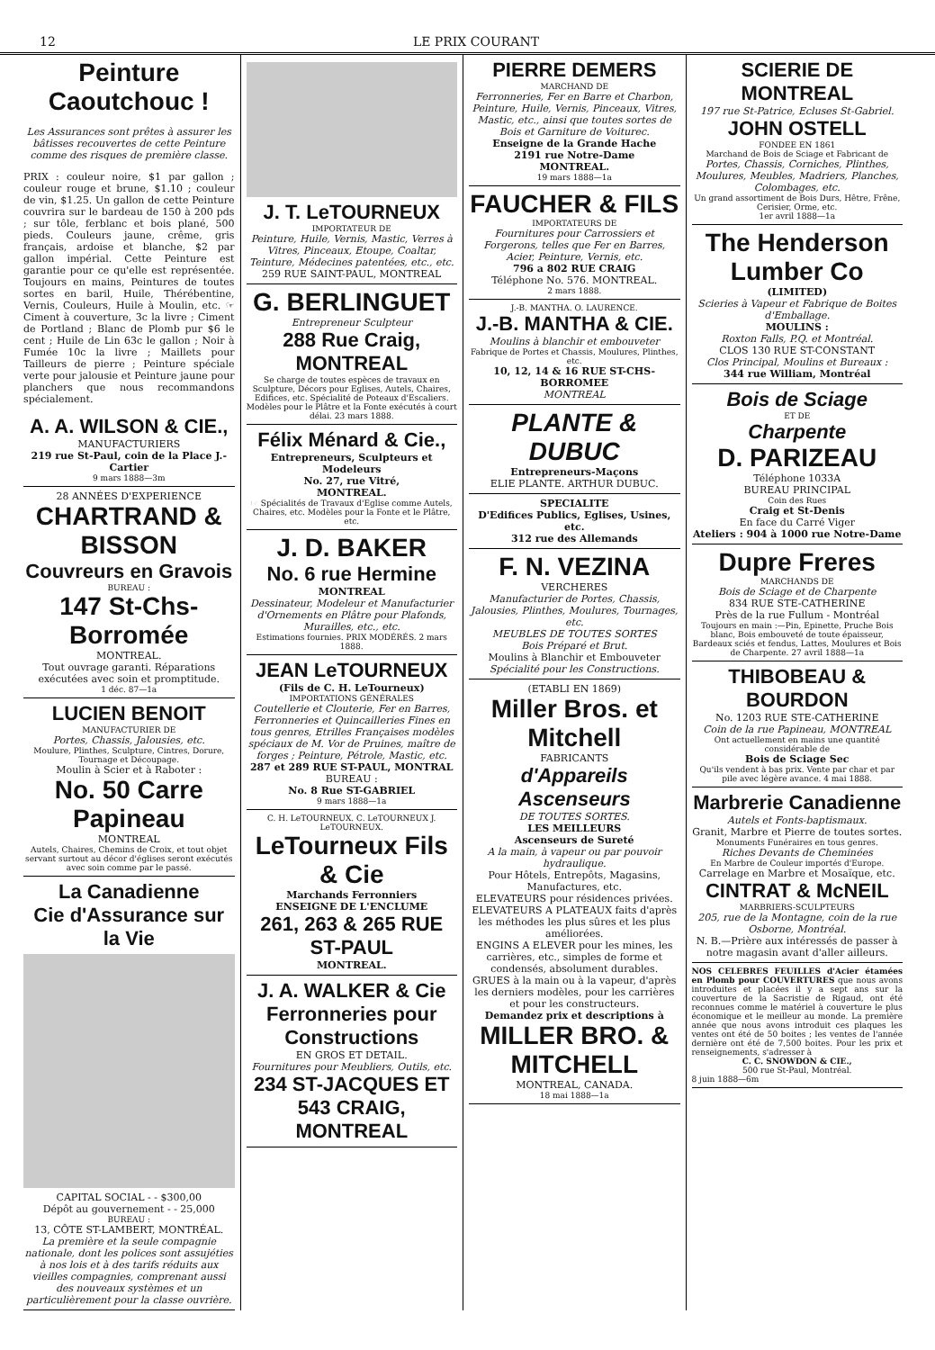12 LE PRIX COURANT
Peinture Caoutchouc !
Les Assurances sont prêtes à assurer les bâtisses recouvertes de cette Peinture comme des risques de première classe.
PRIX : couleur noire, $1 par gallon ; couleur rouge et brune, $1.10 ; couleur de vin, $1.25. Un gallon de cette Peinture couvrira sur le bardeau de 150 à 200 pds ; sur tôle, ferblanc et bois plané, 500 pieds. Couleurs jaune, crême, gris français, ardoise et blanche, $2 par gallon impérial. Cette Peinture est garantie pour ce qu'elle est représentée. Toujours en mains, Peintures de toutes sortes en baril, Huile, Thérébentine, Vernis, Couleurs, Huile à Moulin, etc. ☞ Ciment à couverture, 3c la livre ; Ciment de Portland ; Blanc de Plomb pur $6 le cent ; Huile de Lin 63c le gallon ; Noir à Fumée 10c la livre ; Maillets pour Tailleurs de pierre ; Peinture spéciale verte pour jalousie et Peinture jaune pour planchers que nous recommandons spécialement.
A. A. WILSON & CIE.,
MANUFACTURIERS
219 rue St-Paul, coin de la Place J.-Cartier
9 mars 1888—3m
28 ANNÉES D'EXPERIENCE
CHARTRAND & BISSON
Couvreurs en Gravois
BUREAU :
147 St-Chs-Borromée
MONTREAL.
Tout ouvrage garanti. Réparations exécutées avec soin et promptitude.
1 déc. 87—1a
LUCIEN BENOIT
MANUFACTURIER DE
Portes, Chassis, Jalousies, etc.
Moulure, Plinthes, Sculpture, Cintres, Dorure, Tournage et Découpage.
Moulin à Scier et à Raboter :
No. 50 Carre Papineau
MONTREAL
Autels, Chaires, Chemins de Croix, et tout objet servant surtout au décor d'églises seront exécutés avec soin comme par le passé.
La Canadienne
Cie d'Assurance sur la Vie
CAPITAL SOCIAL - - $300,00
Dépôt au gouvernement - - 25,000
BUREAU :
13, CÔTE ST-LAMBERT, MONTRÉAL.
La première et la seule compagnie nationale, dont les polices sont assujéties à nos lois et à des tarifs réduits aux vieilles compagnies, comprenant aussi des nouveaux systèmes et un particulièrement pour la classe ouvrière.
J. T. LeTOURNEUX
IMPORTATEUR DE
Peinture, Huile, Vernis, Mastic, Verres à Vitres, Pinceaux, Etoupe, Coaltar, Teinture, Médecines patentées, etc., etc.
259 RUE SAINT-PAUL, MONTREAL
G. BERLINGUET
Entrepreneur Sculpteur
288 Rue Craig, MONTREAL
Se charge de toutes espèces de travaux en Sculpture, Décors pour Eglises, Autels, Chaires, Edifices, etc. Spécialité de Poteaux d'Escaliers. Modèles pour le Plâtre et la Fonte exécutés à court délai. 23 mars 1888.
Félix Ménard & Cie.,
Entrepreneurs, Sculpteurs et Modeleurs
No. 27, rue Vitré,
MONTREAL.
☞ Spécialités de Travaux d'Eglise comme Autels, Chaires, etc. Modèles pour la Fonte et le Plâtre, etc.
J. D. BAKER
No. 6 rue Hermine
MONTREAL
Dessinateur, Modeleur et Manufacturier d'Ornements en Plâtre pour Plafonds, Murailles, etc., etc.
Estimations fournies. PRIX MODÉRÉS. 2 mars 1888.
JEAN LeTOURNEUX
(Fils de C. H. LeTourneux)
IMPORTATIONS GÉNÉRALES
Coutellerie et Clouterie, Fer en Barres, Ferronneries et Quincailleries Fines en tous genres, Etrilles Françaises modèles spéciaux de M. Vor de Pruines, maître de forges ; Peinture, Pétrole, Mastic, etc.
287 et 289 RUE ST-PAUL, MONTRAL
BUREAU :
No. 8 Rue ST-GABRIEL
9 mars 1888—1a
C. H. LeTOURNEUX. C. LeTOURNEUX J. LeTOURNEUX.
LeTourneux Fils & Cie
Marchands Ferronniers
ENSEIGNE DE L'ENCLUME
261, 263 & 265 RUE ST-PAUL
MONTREAL.
J. A. WALKER & Cie
Ferronneries pour Constructions
EN GROS ET DETAIL.
Fournitures pour Meubliers, Outils, etc.
234 ST-JACQUES ET 543 CRAIG,
MONTREAL
PIERRE DEMERS
MARCHAND DE
Ferronneries, Fer en Barre et Charbon, Peinture, Huile, Vernis, Pinceaux, Vitres, Mastic, etc., ainsi que toutes sortes de Bois et Garniture de Voiturec.
Enseigne de la Grande Hache
2191 rue Notre-Dame
MONTREAL.
19 mars 1888—1a
FAUCHER & FILS
IMPORTATEURS DE
Fournitures pour Carrossiers et Forgerons, telles que Fer en Barres, Acier, Peinture, Vernis, etc.
796 a 802 RUE CRAIG
Téléphone No. 576. MONTREAL.
2 mars 1888.
J.-B. MANTHA. O. LAURENCE.
J.-B. MANTHA & CIE.
Moulins à blanchir et embouveter
Fabrique de Portes et Chassis, Moulures, Plinthes, etc.
10, 12, 14 & 16 RUE ST-CHS-BORROMEE
MONTREAL
PLANTE & DUBUC
Entrepreneurs-Maçons
ELIE PLANTE. ARTHUR DUBUC.
SPECIALITE
D'Edifices Publics, Eglises, Usines, etc.
312 rue des Allemands
F. N. VEZINA
VERCHERES
Manufacturier de Portes, Chassis, Jalousies, Plinthes, Moulures, Tournages, etc.
MEUBLES DE TOUTES SORTES
Bois Préparé et Brut.
Moulins à Blanchir et Embouveter
Spécialité pour les Constructions.
(ETABLI EN 1869)
Miller Bros. et Mitchell
FABRICANTS
d'Appareils Ascenseurs
DE TOUTES SORTES.
LES MEILLEURS
Ascenseurs de Sureté
A la main, à vapeur ou par pouvoir hydraulique.
Pour Hôtels, Entrepôts, Magasins, Manufactures, etc.
ELEVATEURS pour résidences privées.
ELEVATEURS A PLATEAUX faits d'après les méthodes les plus sûres et les plus améliorées.
ENGINS A ELEVER pour les mines, les carrières, etc., simples de forme et condensés, absolument durables.
GRUES à la main ou à la vapeur, d'après les derniers modèles, pour les carrières et pour les constructeurs.
Demandez prix et descriptions à
MILLER BRO. & MITCHELL
MONTREAL, CANADA.
18 mai 1888—1a
SCIERIE DE MONTREAL
197 rue St-Patrice, Ecluses St-Gabriel.
JOHN OSTELL
FONDEE EN 1861
Marchand de Bois de Sciage et Fabricant de
Portes, Chassis, Corniches, Plinthes, Moulures, Meubles, Madriers, Planches, Colombages, etc.
Un grand assortiment de Bois Durs, Hêtre, Frêne, Cerisier, Orme, etc.
1er avril 1888—1a
The Henderson Lumber Co
(LIMITED)
Scieries à Vapeur et Fabrique de Boites d'Emballage.
MOULINS :
Roxton Falls, P.Q. et Montréal.
CLOS 130 RUE ST-CONSTANT
Clos Principal, Moulins et Bureaux :
344 rue William, Montréal
Bois de Sciage
ET DE
Charpente
D. PARIZEAU
Téléphone 1033A
BUREAU PRINCIPAL
Coin des Rues
Craig et St-Denis
En face du Carré Viger
Ateliers : 904 à 1000 rue Notre-Dame
Dupre Freres
MARCHANDS DE
Bois de Sciage et de Charpente
834 RUE STE-CATHERINE
Près de la rue Fullum - Montréal
Toujours en main :—Pin, Epinette, Pruche Bois blanc, Bois embouveté de toute épaisseur, Bardeaux sciés et fendus, Lattes, Moulures et Bois de Charpente. 27 avril 1888—1a
THIBOBEAU & BOURDON
No. 1203 RUE STE-CATHERINE
Coin de la rue Papineau, MONTREAL
Ont actuellement en mains une quantité considérable de
Bois de Sciage Sec
Qu'ils vendent à bas prix. Vente par char et par pile avec légère avance. 4 mai 1888.
Marbrerie Canadienne
Autels et Fonts-baptismaux.
Granit, Marbre et Pierre de toutes sortes.
Monuments Funéraires en tous genres.
Riches Devants de Cheminées
En Marbre de Couleur importés d'Europe.
Carrelage en Marbre et Mosaïque, etc.
CINTRAT & McNEIL
MARBRIERS-SCULPTEURS
205, rue de la Montagne, coin de la rue Osborne, Montréal.
N. B.—Prière aux intéressés de passer à notre magasin avant d'aller ailleurs.
NOS CELEBRES FEUILLES d'Acier étamées en Plomb pour COUVERTURES que nous avons introduites et placées il y a sept ans sur la couverture de la Sacristie de Rigaud, ont été reconnues comme le matériel à couverture le plus économique et le meilleur au monde. La première année que nous avons introduit ces plaques les ventes ont été de 50 boites ; les ventes de l'année dernière ont été de 7,500 boites. Pour les prix et renseignements, s'adresser à
C. C. SNOWDON & CIE.,
500 rue St-Paul, Montréal.
8 juin 1888—6m